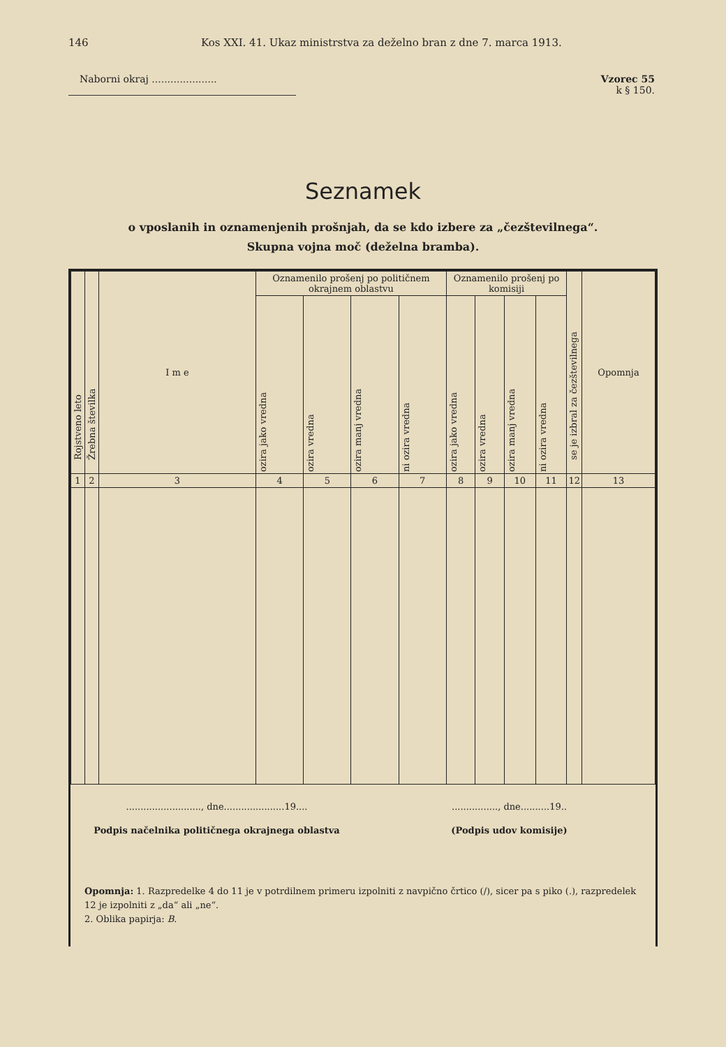146 Kos XXI. 41. Ukaz ministrstva za deželno bran z dne 7. marca 1913.
Naborni okraj ..................... Vzorec 55
k § 150.
Seznamek
o vposlanih in oznamenjenih prošnjah, da se kdo izbere za „čezštevilnega“.
Skupna vojna moč (deželna bramba).
| Rojstveno leto | Žrebna številka | I m e | Oznamenilo prošenj po političnem okrajnem oblastvu | | | | Oznamenilo prošenj po komisiji | | | | se je izbral za čezštevilnega | Opomnja |
| --- | --- | --- | --- | --- | --- | --- | --- | --- | --- | --- | --- | --- |
| | | | ozira jako vredna | ozira vredna | ozira manj vredna | ni ozira vredna | ozira jako vredna | ozira vredna | ozira manj vredna | ni ozira vredna | | |
| 1 | 2 | 3 | 4 | 5 | 6 | 7 | 8 | 9 | 10 | 11 | 12 | 13 |
.........................., dne.....................19....
Podpis načelnika političnega okrajnega oblastva
................, dne..........19..
(Podpis udov komisije)
Opomnja: 1. Razpredelke 4 do 11 je v potrdilnem primeru izpolniti z navpično črtico (/), sicer pa s piko (.), razpredelek 12 je izpolniti z „da“ ali „ne“.
2. Oblika papirja: B.